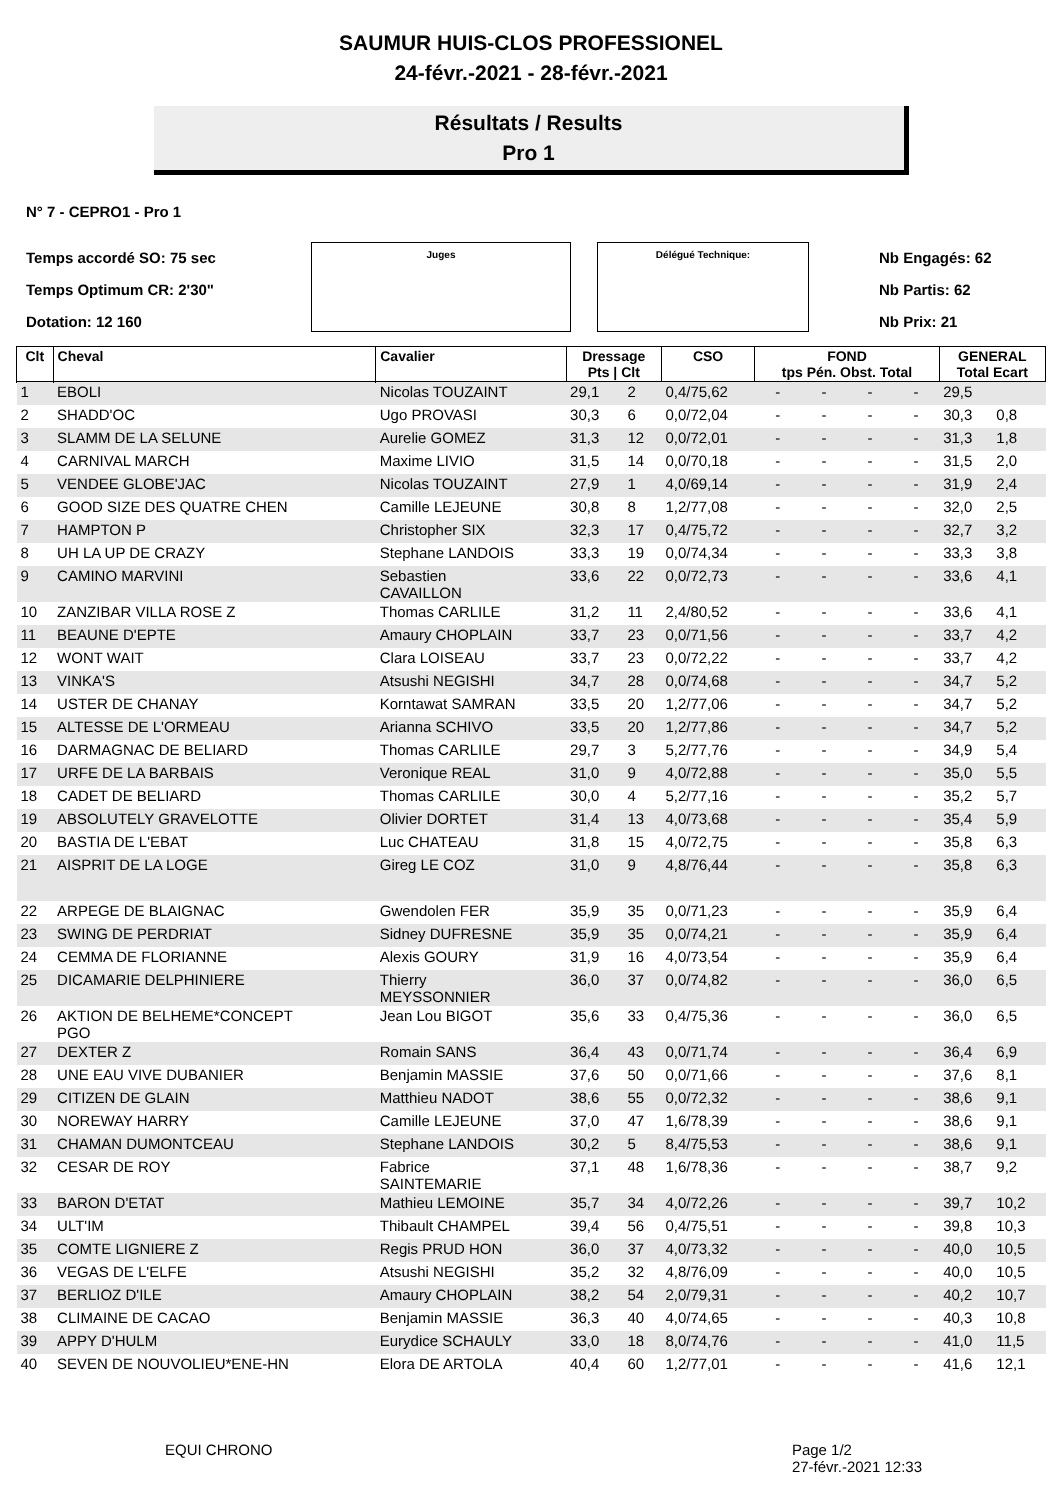SAUMUR HUIS-CLOS PROFESSIONEL
24-févr.-2021 - 28-févr.-2021
Résultats / Results
Pro 1
N° 7 - CEPRO1 - Pro 1
Temps accordé SO: 75 sec
Temps Optimum CR: 2'30"
Dotation: 12 160
Juges Délégué Technique:
Nb Engagés: 62
Nb Partis: 62
Nb Prix: 21
| Clt | Cheval | Cavalier | Dressage Pts / Clt | | CSO | FOND tps Pén. Obst. Total | | | | GENERAL Total Ecart | |
| --- | --- | --- | --- | --- | --- | --- | --- | --- | --- | --- | --- |
| 1 | EBOLI | Nicolas TOUZAINT | 29,1 | 2 | 0,4/75,62 | - | - | - | - | 29,5 | |
| 2 | SHADD'OC | Ugo PROVASI | 30,3 | 6 | 0,0/72,04 | - | - | - | - | 30,3 | 0,8 |
| 3 | SLAMM DE LA SELUNE | Aurelie GOMEZ | 31,3 | 12 | 0,0/72,01 | - | - | - | - | 31,3 | 1,8 |
| 4 | CARNIVAL MARCH | Maxime LIVIO | 31,5 | 14 | 0,0/70,18 | - | - | - | - | 31,5 | 2,0 |
| 5 | VENDEE GLOBE'JAC | Nicolas TOUZAINT | 27,9 | 1 | 4,0/69,14 | - | - | - | - | 31,9 | 2,4 |
| 6 | GOOD SIZE DES QUATRE CHEN | Camille LEJEUNE | 30,8 | 8 | 1,2/77,08 | - | - | - | - | 32,0 | 2,5 |
| 7 | HAMPTON P | Christopher SIX | 32,3 | 17 | 0,4/75,72 | - | - | - | - | 32,7 | 3,2 |
| 8 | UH LA UP DE CRAZY | Stephane LANDOIS | 33,3 | 19 | 0,0/74,34 | - | - | - | - | 33,3 | 3,8 |
| 9 | CAMINO MARVINI | Sebastien CAVAILLON | 33,6 | 22 | 0,0/72,73 | - | - | - | - | 33,6 | 4,1 |
| 10 | ZANZIBAR VILLA ROSE Z | Thomas CARLILE | 31,2 | 11 | 2,4/80,52 | - | - | - | - | 33,6 | 4,1 |
| 11 | BEAUNE D'EPTE | Amaury CHOPLAIN | 33,7 | 23 | 0,0/71,56 | - | - | - | - | 33,7 | 4,2 |
| 12 | WONT WAIT | Clara LOISEAU | 33,7 | 23 | 0,0/72,22 | - | - | - | - | 33,7 | 4,2 |
| 13 | VINKA'S | Atsushi NEGISHI | 34,7 | 28 | 0,0/74,68 | - | - | - | - | 34,7 | 5,2 |
| 14 | USTER DE CHANAY | Korntawat SAMRAN | 33,5 | 20 | 1,2/77,06 | - | - | - | - | 34,7 | 5,2 |
| 15 | ALTESSE DE L'ORMEAU | Arianna SCHIVO | 33,5 | 20 | 1,2/77,86 | - | - | - | - | 34,7 | 5,2 |
| 16 | DARMAGNAC DE BELIARD | Thomas CARLILE | 29,7 | 3 | 5,2/77,76 | - | - | - | - | 34,9 | 5,4 |
| 17 | URFE DE LA BARBAIS | Veronique REAL | 31,0 | 9 | 4,0/72,88 | - | - | - | - | 35,0 | 5,5 |
| 18 | CADET DE BELIARD | Thomas CARLILE | 30,0 | 4 | 5,2/77,16 | - | - | - | - | 35,2 | 5,7 |
| 19 | ABSOLUTELY GRAVELOTTE | Olivier DORTET | 31,4 | 13 | 4,0/73,68 | - | - | - | - | 35,4 | 5,9 |
| 20 | BASTIA DE L'EBAT | Luc CHATEAU | 31,8 | 15 | 4,0/72,75 | - | - | - | - | 35,8 | 6,3 |
| 21 | AISPRIT DE LA LOGE | Gireg LE COZ | 31,0 | 9 | 4,8/76,44 | - | - | - | - | 35,8 | 6,3 |
| 22 | ARPEGE DE BLAIGNAC | Gwendolen FER | 35,9 | 35 | 0,0/71,23 | - | - | - | - | 35,9 | 6,4 |
| 23 | SWING DE PERDRIAT | Sidney DUFRESNE | 35,9 | 35 | 0,0/74,21 | - | - | - | - | 35,9 | 6,4 |
| 24 | CEMMA DE FLORIANNE | Alexis GOURY | 31,9 | 16 | 4,0/73,54 | - | - | - | - | 35,9 | 6,4 |
| 25 | DICAMARIE DELPHINIERE | Thierry MEYSSONNIER | 36,0 | 37 | 0,0/74,82 | - | - | - | - | 36,0 | 6,5 |
| 26 | AKTION DE BELHEME*CONCEPT PGO | Jean Lou BIGOT | 35,6 | 33 | 0,4/75,36 | - | - | - | - | 36,0 | 6,5 |
| 27 | DEXTER Z | Romain SANS | 36,4 | 43 | 0,0/71,74 | - | - | - | - | 36,4 | 6,9 |
| 28 | UNE EAU VIVE DUBANIER | Benjamin MASSIE | 37,6 | 50 | 0,0/71,66 | - | - | - | - | 37,6 | 8,1 |
| 29 | CITIZEN DE GLAIN | Matthieu NADOT | 38,6 | 55 | 0,0/72,32 | - | - | - | - | 38,6 | 9,1 |
| 30 | NOREWAY HARRY | Camille LEJEUNE | 37,0 | 47 | 1,6/78,39 | - | - | - | - | 38,6 | 9,1 |
| 31 | CHAMAN DUMONTCEAU | Stephane LANDOIS | 30,2 | 5 | 8,4/75,53 | - | - | - | - | 38,6 | 9,1 |
| 32 | CESAR DE ROY | Fabrice SAINTEMARIE | 37,1 | 48 | 1,6/78,36 | - | - | - | - | 38,7 | 9,2 |
| 33 | BARON D'ETAT | Mathieu LEMOINE | 35,7 | 34 | 4,0/72,26 | - | - | - | - | 39,7 | 10,2 |
| 34 | ULT'IM | Thibault CHAMPEL | 39,4 | 56 | 0,4/75,51 | - | - | - | - | 39,8 | 10,3 |
| 35 | COMTE LIGNIERE Z | Regis PRUD HON | 36,0 | 37 | 4,0/73,32 | - | - | - | - | 40,0 | 10,5 |
| 36 | VEGAS DE L'ELFE | Atsushi NEGISHI | 35,2 | 32 | 4,8/76,09 | - | - | - | - | 40,0 | 10,5 |
| 37 | BERLIOZ D'ILE | Amaury CHOPLAIN | 38,2 | 54 | 2,0/79,31 | - | - | - | - | 40,2 | 10,7 |
| 38 | CLIMAINE DE CACAO | Benjamin MASSIE | 36,3 | 40 | 4,0/74,65 | - | - | - | - | 40,3 | 10,8 |
| 39 | APPY D'HULM | Eurydice SCHAULY | 33,0 | 18 | 8,0/74,76 | - | - | - | - | 41,0 | 11,5 |
| 40 | SEVEN DE NOUVOLIEU*ENE-HN | Elora DE ARTOLA | 40,4 | 60 | 1,2/77,01 | - | - | - | - | 41,6 | 12,1 |
EQUI CHRONO Page 1/2
27-févr.-2021 12:33